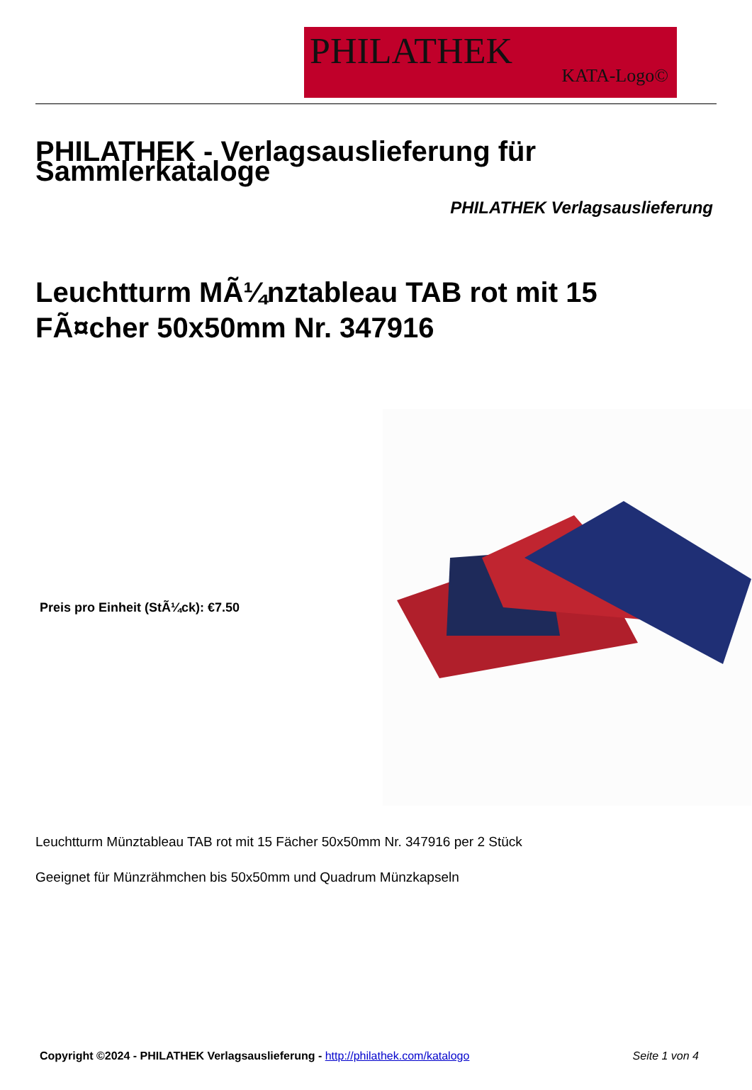PHILATHEK
KATA-Logo©
PHILATHEK - Verlagsauslieferung für Sammlerkataloge
PHILATHEK Verlagsauslieferung
Leuchtturm MÃ¼nztableau TAB rot mit 15 FÃ¤cher 50x50mm Nr. 347916
Preis pro Einheit (StÃ¼ck): €7.50
Leuchtturm Münztableau TAB rot mit 15 Fächer 50x50mm Nr. 347916 per 2 Stück
Geeignet für Münzrähmchen bis 50x50mm und Quadrum Münzkapseln
Copyright ©2024 - PHILATHEK Verlagsauslieferung - http://philathek.com/katalogo Seite 1 von 4